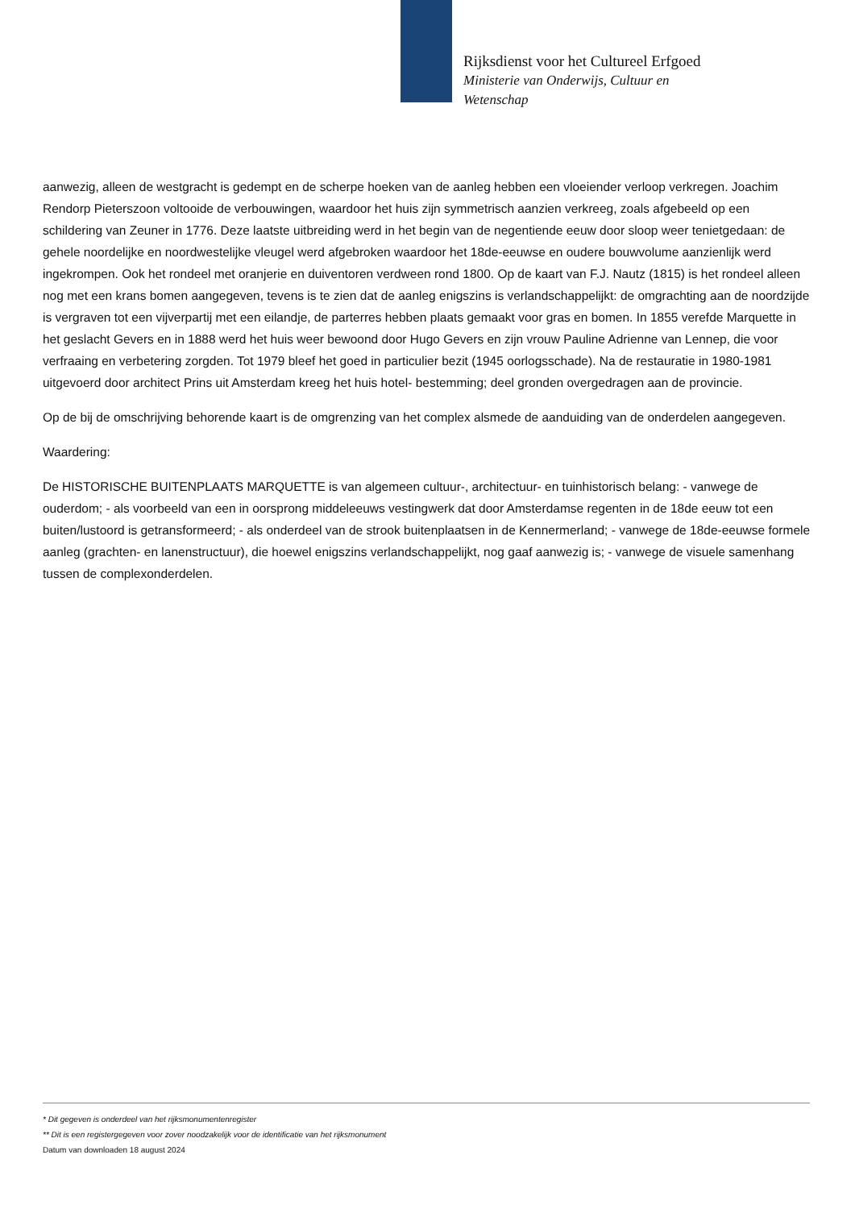Rijksdienst voor het Cultureel Erfgoed
Ministerie van Onderwijs, Cultuur en
Wetenschap
aanwezig, alleen de westgracht is gedempt en de scherpe hoeken van de aanleg hebben een vloeiender verloop verkregen. Joachim Rendorp Pieterszoon voltooide de verbouwingen, waardoor het huis zijn symmetrisch aanzien verkreeg, zoals afgebeeld op een schildering van Zeuner in 1776. Deze laatste uitbreiding werd in het begin van de negentiende eeuw door sloop weer tenietgedaan: de gehele noordelijke en noordwestelijke vleugel werd afgebroken waardoor het 18de-eeuwse en oudere bouwvolume aanzienlijk werd ingekrompen. Ook het rondeel met oranjerie en duiventoren verdween rond 1800. Op de kaart van F.J. Nautz (1815) is het rondeel alleen nog met een krans bomen aangegeven, tevens is te zien dat de aanleg enigszins is verlandschappelijkt: de omgrachting aan de noordzijde is vergraven tot een vijverpartij met een eilandje, de parterres hebben plaats gemaakt voor gras en bomen. In 1855 verefde Marquette in het geslacht Gevers en in 1888 werd het huis weer bewoond door Hugo Gevers en zijn vrouw Pauline Adrienne van Lennep, die voor verfraaing en verbetering zorgden. Tot 1979 bleef het goed in particulier bezit (1945 oorlogsschade). Na de restauratie in 1980-1981 uitgevoerd door architect Prins uit Amsterdam kreeg het huis hotel- bestemming; deel gronden overgedragen aan de provincie.
Op de bij de omschrijving behorende kaart is de omgrenzing van het complex alsmede de aanduiding van de onderdelen aangegeven.
Waardering:
De HISTORISCHE BUITENPLAATS MARQUETTE is van algemeen cultuur-, architectuur- en tuinhistorisch belang: - vanwege de ouderdom; - als voorbeeld van een in oorsprong middeleeuws vestingwerk dat door Amsterdamse regenten in de 18de eeuw tot een buiten/lustoord is getransformeerd; - als onderdeel van de strook buitenplaatsen in de Kennermerland; - vanwege de 18de-eeuwse formele aanleg (grachten- en lanenstructuur), die hoewel enigszins verlandschappelijkt, nog gaaf aanwezig is; - vanwege de visuele samenhang tussen de complexonderdelen.
* Dit gegeven is onderdeel van het rijksmonumentenregister
** Dit is een registergegeven voor zover noodzakelijk voor de identificatie van het rijksmonument
Datum van downloaden 18 august 2024